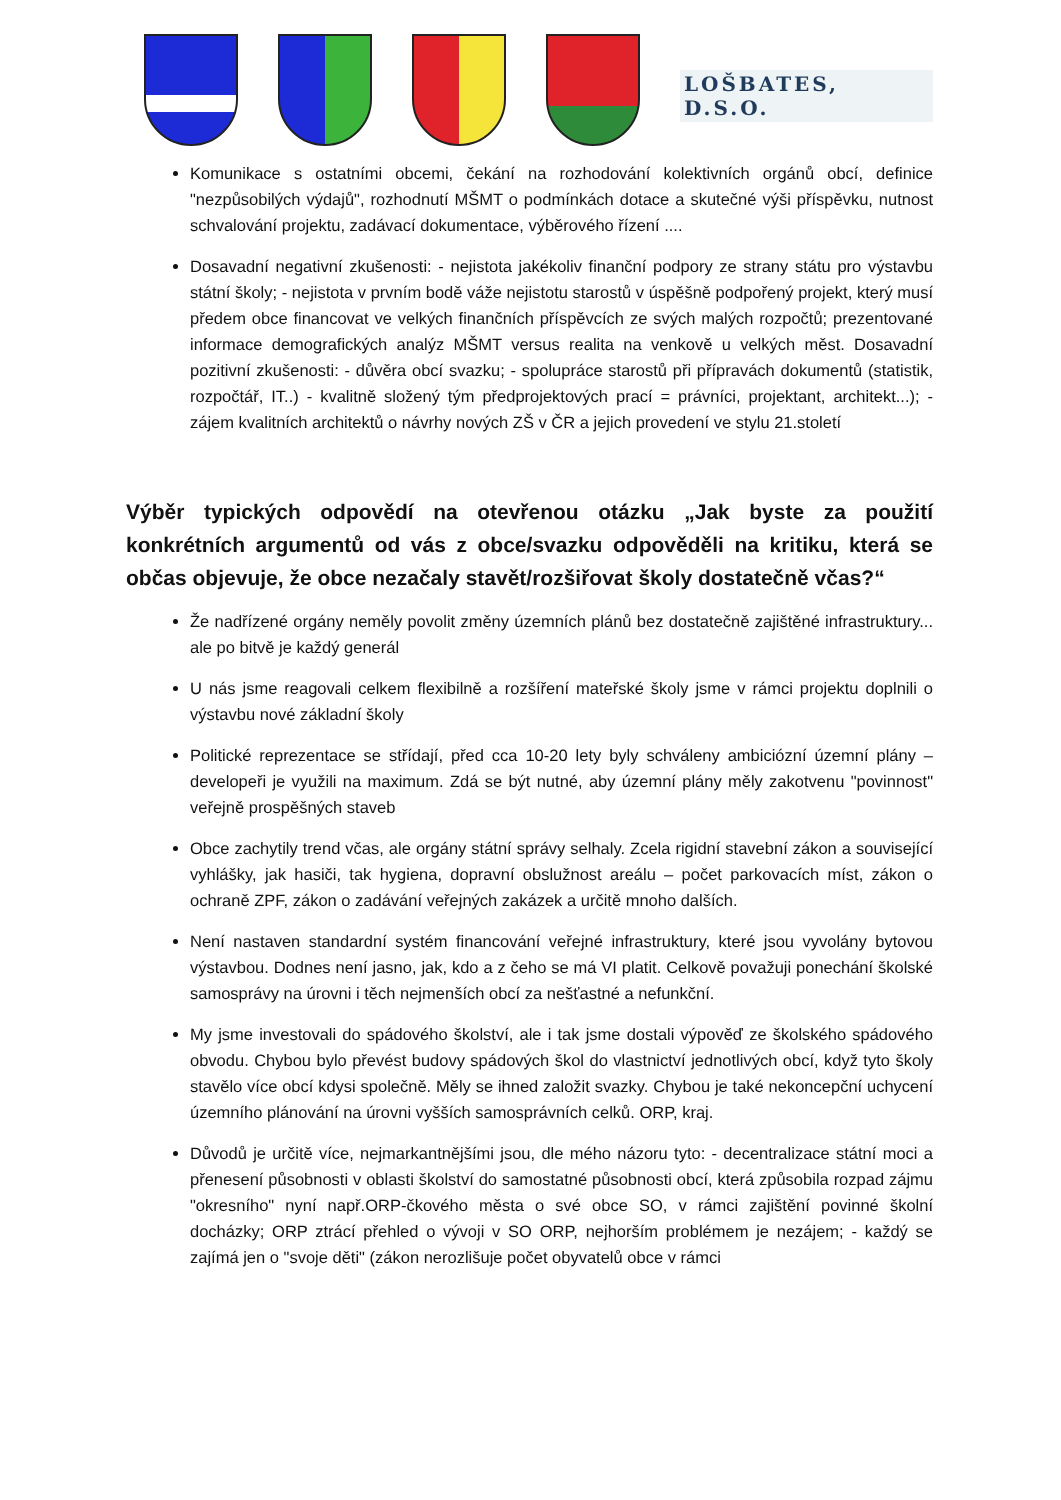LOŠBATES, D.S.O.
Komunikace s ostatními obcemi, čekání na rozhodování kolektivních orgánů obcí, definice "nezpůsobilých výdajů", rozhodnutí MŠMT o podmínkách dotace a skutečné výši příspěvku, nutnost schvalování projektu, zadávací dokumentace, výběrového řízení ....
Dosavadní negativní zkušenosti: - nejistota jakékoliv finanční podpory ze strany státu pro výstavbu státní školy; - nejistota v prvním bodě váže nejistotu starostů v úspěšně podpořený projekt, který musí předem obce financovat ve velkých finančních příspěvcích ze svých malých rozpočtů; prezentované informace demografických analýz MŠMT versus realita na venkově u velkých měst. Dosavadní pozitivní zkušenosti: - důvěra obcí svazku; - spolupráce starostů při přípravách dokumentů (statistik, rozpočtář, IT..) - kvalitně složený tým předprojektových prací = právníci, projektant, architekt...); - zájem kvalitních architektů o návrhy nových ZŠ v ČR a jejich provedení ve stylu 21.století
Výběr typických odpovědí na otevřenou otázku „Jak byste za použití konkrétních argumentů od vás z obce/svazku odpověděli na kritiku, která se občas objevuje, že obce nezačaly stavět/rozšiřovat školy dostatečně včas?“
Že nadřízené orgány neměly povolit změny územních plánů bez dostatečně zajištěné infrastruktury... ale po bitvě je každý generál
U nás jsme reagovali celkem flexibilně a rozšíření mateřské školy jsme v rámci projektu doplnili o výstavbu nové základní školy
Politické reprezentace se střídají, před cca 10-20 lety byly schváleny ambiciózní územní plány – developeři je využili na maximum. Zdá se být nutné, aby územní plány měly zakotvenu "povinnost" veřejně prospěšných staveb
Obce zachytily trend včas, ale orgány státní správy selhaly. Zcela rigidní stavební zákon a související vyhlášky, jak hasiči, tak hygiena, dopravní obslužnost areálu – počet parkovacích míst, zákon o ochraně ZPF, zákon o zadávání veřejných zakázek a určitě mnoho dalších.
Není nastaven standardní systém financování veřejné infrastruktury, které jsou vyvolány bytovou výstavbou. Dodnes není jasno, jak, kdo a z čeho se má VI platit. Celkově považuji ponechání školské samosprávy na úrovni i těch nejmenších obcí za nešťastné a nefunkční.
My jsme investovali do spádového školství, ale i tak jsme dostali výpověď ze školského spádového obvodu. Chybou bylo převést budovy spádových škol do vlastnictví jednotlivých obcí, když tyto školy stavělo více obcí kdysi společně. Měly se ihned založit svazky. Chybou je také nekoncepční uchycení územního plánování na úrovni vyšších samosprávních celků. ORP, kraj.
Důvodů je určitě více, nejmarkantnějšími jsou, dle mého názoru tyto: - decentralizace státní moci a přenesení působnosti v oblasti školství do samostatné působnosti obcí, která způsobila rozpad zájmu "okresního" nyní např.ORP-čkového města o své obce SO, v rámci zajištění povinné školní docházky; ORP ztrácí přehled o vývoji v SO ORP, nejhorším problémem je nezájem; - každý se zajímá jen o "svoje děti" (zákon nerozlišuje počet obyvatelů obce v rámci